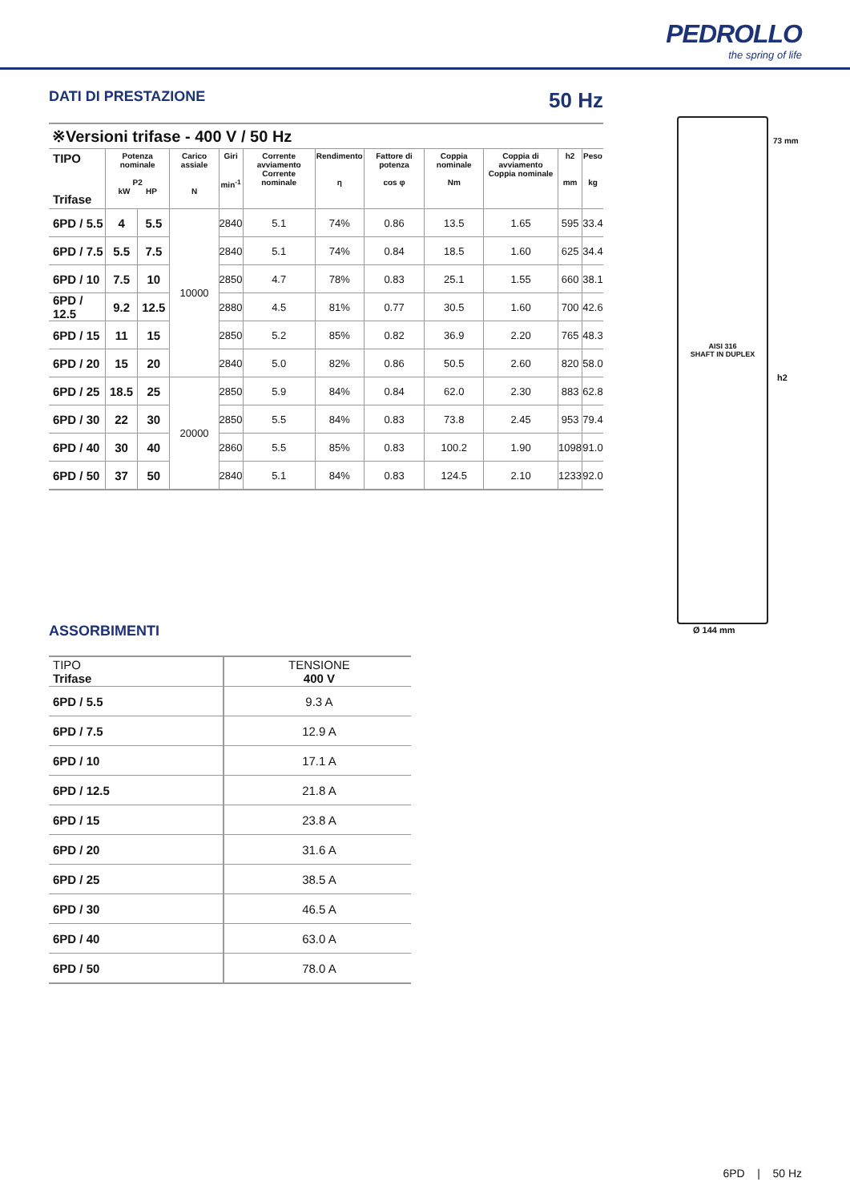PEDROLLO
the spring of life
DATI DI PRESTAZIONE
50 Hz
※Versioni trifase - 400 V / 50 Hz
| TIPO Trifase | Potenza nominale P2 kW HP | | Carico assiale N | Giri min<sup>-1</sup> | Corrente avviamento Corrente nominale | Rendimento η | Fattore di potenza cos φ | Coppia nominale Nm | Coppia di avviamento Coppia nominale | h2 mm | Peso kg |
| --- | --- | --- | --- | --- | --- | --- | --- | --- | --- | --- | --- |
| 6PD / 5.5 | 4 | 5.5 | 10000 | 2840 | 5.1 | 74% | 0.86 | 13.5 | 1.65 | 595 | 33.4 |
| 6PD / 7.5 | 5.5 | 7.5 | | 2840 | 5.1 | 74% | 0.84 | 18.5 | 1.60 | 625 | 34.4 |
| 6PD / 10 | 7.5 | 10 | | 2850 | 4.7 | 78% | 0.83 | 25.1 | 1.55 | 660 | 38.1 |
| 6PD / 12.5 | 9.2 | 12.5 | | 2880 | 4.5 | 81% | 0.77 | 30.5 | 1.60 | 700 | 42.6 |
| 6PD / 15 | 11 | 15 | | 2850 | 5.2 | 85% | 0.82 | 36.9 | 2.20 | 765 | 48.3 |
| 6PD / 20 | 15 | 20 | | 2840 | 5.0 | 82% | 0.86 | 50.5 | 2.60 | 820 | 58.0 |
| 6PD / 25 | 18.5 | 25 | 20000 | 2850 | 5.9 | 84% | 0.84 | 62.0 | 2.30 | 883 | 62.8 |
| 6PD / 30 | 22 | 30 | | 2850 | 5.5 | 84% | 0.83 | 73.8 | 2.45 | 953 | 79.4 |
| 6PD / 40 | 30 | 40 | | 2860 | 5.5 | 85% | 0.83 | 100.2 | 1.90 | 1098 | 91.0 |
| 6PD / 50 | 37 | 50 | | 2840 | 5.1 | 84% | 0.83 | 124.5 | 2.10 | 1233 | 92.0 |
ASSORBIMENTI
| TIPO Trifase | TENSIONE 400 V |
| 6PD / 5.5 | 9.3 A |
| 6PD / 7.5 | 12.9 A |
| 6PD / 10 | 17.1 A |
| 6PD / 12.5 | 21.8 A |
| 6PD / 15 | 23.8 A |
| 6PD / 20 | 31.6 A |
| 6PD / 25 | 38.5 A |
| 6PD / 30 | 46.5 A |
| 6PD / 40 | 63.0 A |
| 6PD / 50 | 78.0 A |
AISI 316
SHAFT IN DUPLEX
73 mm
h2
Ø 144 mm
6PD | 50 Hz